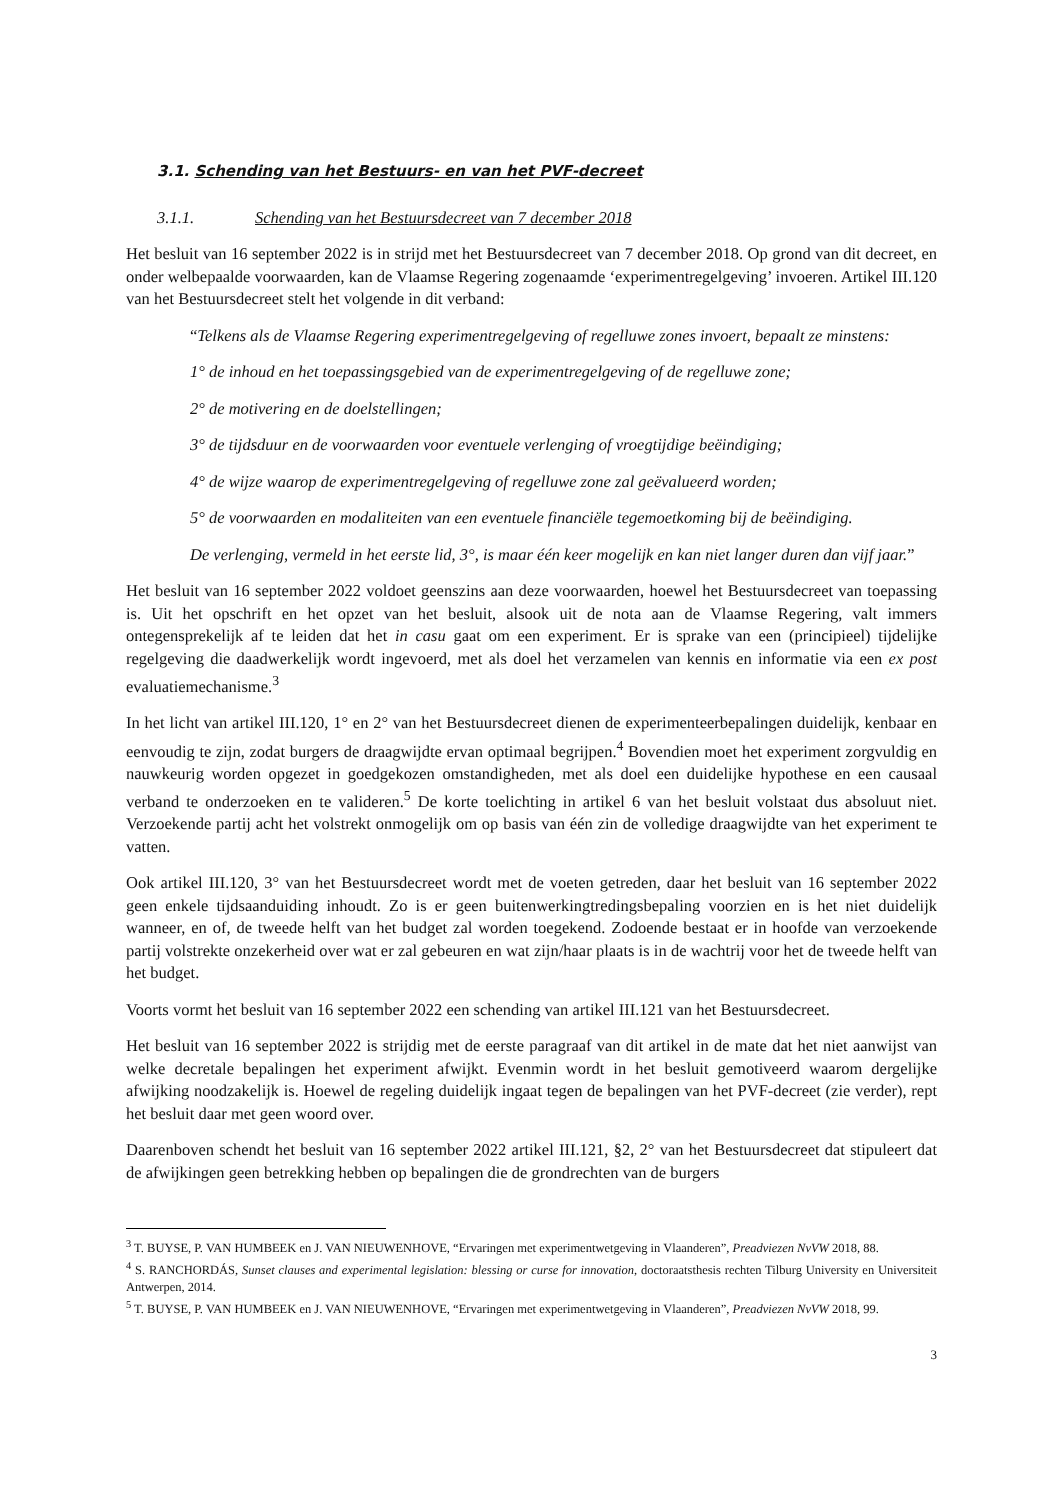3.1. Schending van het Bestuurs- en van het PVF-decreet
3.1.1. Schending van het Bestuursdecreet van 7 december 2018
Het besluit van 16 september 2022 is in strijd met het Bestuursdecreet van 7 december 2018. Op grond van dit decreet, en onder welbepaalde voorwaarden, kan de Vlaamse Regering zogenaamde ‘experimentregelgeving’ invoeren. Artikel III.120 van het Bestuursdecreet stelt het volgende in dit verband:
“Telkens als de Vlaamse Regering experimentregelgeving of regelluwe zones invoert, bepaalt ze minstens:
1° de inhoud en het toepassingsgebied van de experimentregelgeving of de regelluwe zone;
2° de motivering en de doelstellingen;
3° de tijdsduur en de voorwaarden voor eventuele verlenging of vroegtijdige beëindiging;
4° de wijze waarop de experimentregelgeving of regelluwe zone zal geëvalueerd worden;
5° de voorwaarden en modaliteiten van een eventuele financiële tegemoetkoming bij de beëindiging.
De verlenging, vermeld in het eerste lid, 3°, is maar één keer mogelijk en kan niet langer duren dan vijf jaar.”
Het besluit van 16 september 2022 voldoet geenszins aan deze voorwaarden, hoewel het Bestuursdecreet van toepassing is. Uit het opschrift en het opzet van het besluit, alsook uit de nota aan de Vlaamse Regering, valt immers ontegensprekelijk af te leiden dat het in casu gaat om een experiment. Er is sprake van een (principieel) tijdelijke regelgeving die daadwerkelijk wordt ingevoerd, met als doel het verzamelen van kennis en informatie via een ex post evaluatiemechanisme.<sup>3</sup>
In het licht van artikel III.120, 1° en 2° van het Bestuursdecreet dienen de experimenteerbepalingen duidelijk, kenbaar en eenvoudig te zijn, zodat burgers de draagwijdte ervan optimaal begrijpen.<sup>4</sup> Bovendien moet het experiment zorgvuldig en nauwkeurig worden opgezet in goedgekozen omstandigheden, met als doel een duidelijke hypothese en een causaal verband te onderzoeken en te valideren.<sup>5</sup> De korte toelichting in artikel 6 van het besluit volstaat dus absoluut niet. Verzoekende partij acht het volstrekt onmogelijk om op basis van één zin de volledige draagwijdte van het experiment te vatten.
Ook artikel III.120, 3° van het Bestuursdecreet wordt met de voeten getreden, daar het besluit van 16 september 2022 geen enkele tijdsaanduiding inhoudt. Zo is er geen buitenwerkingtredingsbepaling voorzien en is het niet duidelijk wanneer, en of, de tweede helft van het budget zal worden toegekend. Zodoende bestaat er in hoofde van verzoekende partij volstrekte onzekerheid over wat er zal gebeuren en wat zijn/haar plaats is in de wachtrij voor het de tweede helft van het budget.
Voorts vormt het besluit van 16 september 2022 een schending van artikel III.121 van het Bestuursdecreet.
Het besluit van 16 september 2022 is strijdig met de eerste paragraaf van dit artikel in de mate dat het niet aanwijst van welke decretale bepalingen het experiment afwijkt. Evenmin wordt in het besluit gemotiveerd waarom dergelijke afwijking noodzakelijk is. Hoewel de regeling duidelijk ingaat tegen de bepalingen van het PVF-decreet (zie verder), rept het besluit daar met geen woord over.
Daarenboven schendt het besluit van 16 september 2022 artikel III.121, §2, 2° van het Bestuursdecreet dat stipuleert dat de afwijkingen geen betrekking hebben op bepalingen die de grondrechten van de burgers
<sup>3</sup> T. BUYSE, P. VAN HUMBEEK en J. VAN NIEUWENHOVE, “Ervaringen met experimentwetgeving in Vlaanderen”, Preadviezen NvVW 2018, 88.
<sup>4</sup> S. RANCHORDÁS, Sunset clauses and experimental legislation: blessing or curse for innovation, doctoraatsthesis rechten Tilburg University en Universiteit Antwerpen, 2014.
<sup>5</sup> T. BUYSE, P. VAN HUMBEEK en J. VAN NIEUWENHOVE, “Ervaringen met experimentwetgeving in Vlaanderen”, Preadviezen NvVW 2018, 99.
3